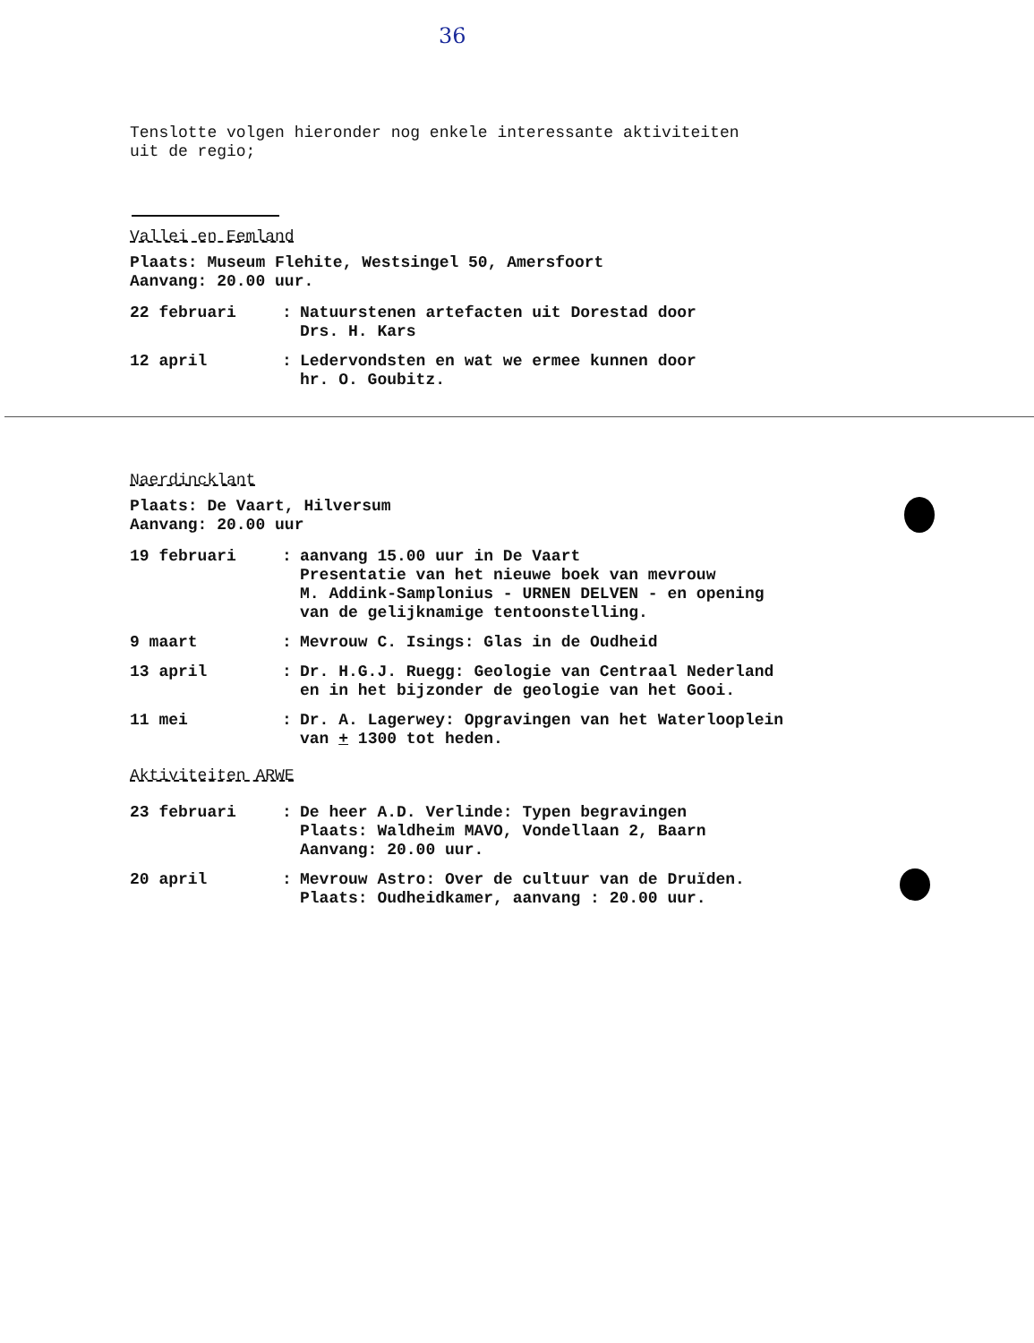36
Tenslotte volgen hieronder nog enkele interessante aktiviteiten
uit de regio;
Vallei en Eemland
Plaats: Museum Flehite, Westsingel 50, Amersfoort
Aanvang: 20.00 uur.
22 februari : Natuurstenen artefacten uit Dorestad door
Drs. H. Kars
12 april : Ledervondsten en wat we ermee kunnen door
hr. O. Goubitz.
Naerdincklant
Plaats: De Vaart, Hilversum
Aanvang: 20.00 uur
19 februari : aanvang 15.00 uur in De Vaart
Presentatie van het nieuwe boek van mevrouw
M. Addink-Samplonius - URNEN DELVEN - en opening
van de gelijknamige tentoonstelling.
9 maart : Mevrouw C. Isings: Glas in de Oudheid
13 april : Dr. H.G.J. Ruegg: Geologie van Centraal Nederland
en in het bijzonder de geologie van het Gooi.
11 mei : Dr. A. Lagerwey: Opgravingen van het Waterlooplein
van + 1300 tot heden.
Aktiviteiten ARWE
23 februari : De heer A.D. Verlinde: Typen begravingen
Plaats: Waldheim MAVO, Vondellaan 2, Baarn
Aanvang: 20.00 uur.
20 april : Mevrouw Astro: Over de cultuur van de Druïden.
Plaats: Oudheidkamer, aanvang : 20.00 uur.